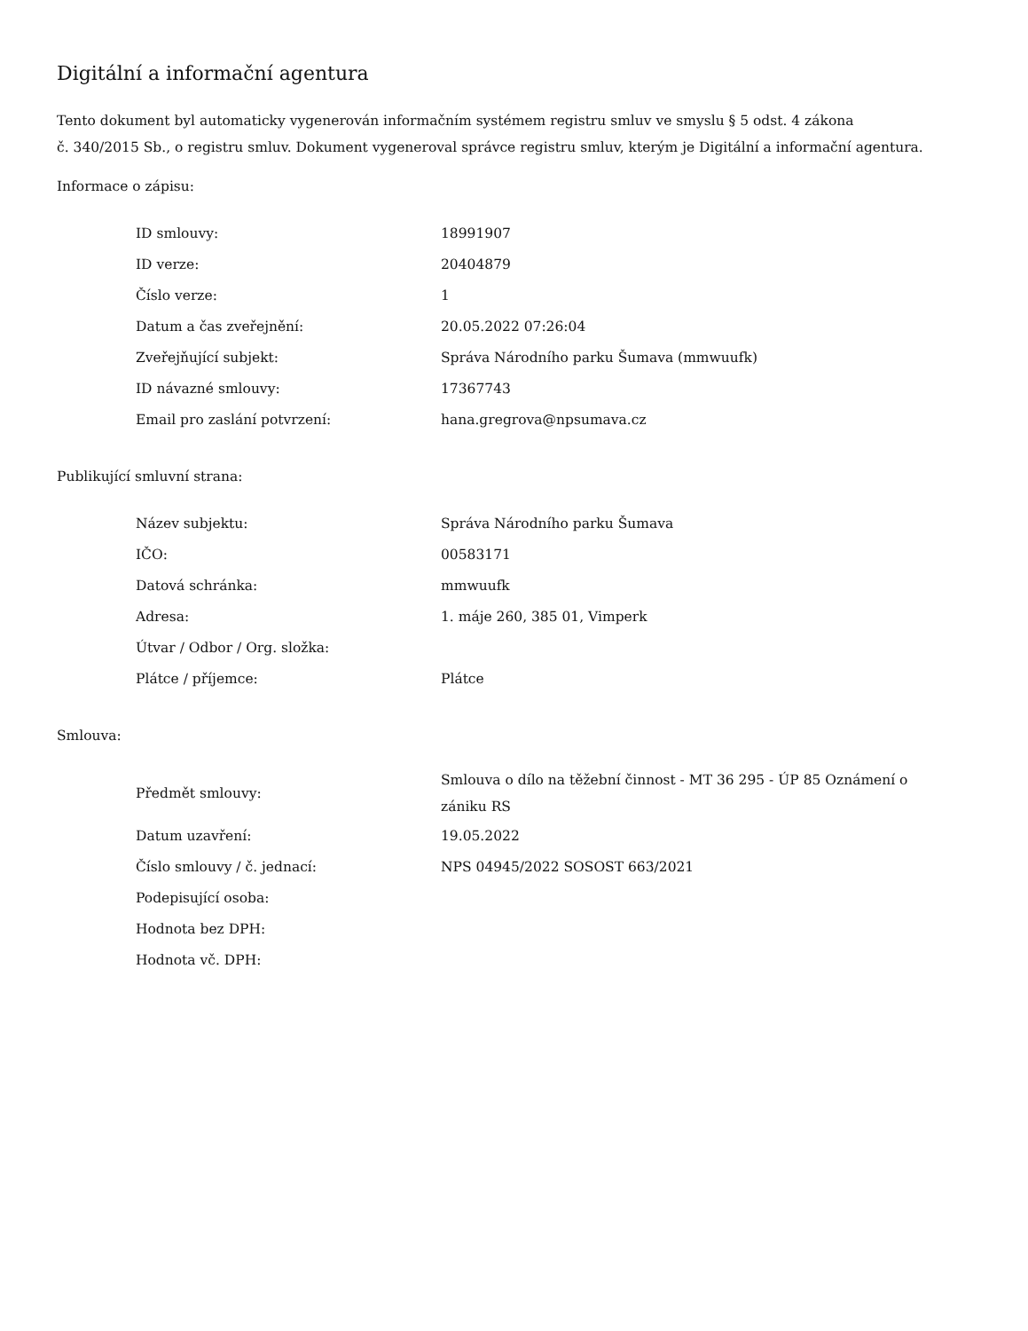Digitální a informační agentura
Tento dokument byl automaticky vygenerován informačním systémem registru smluv ve smyslu § 5 odst. 4 zákona
č. 340/2015 Sb., o registru smluv. Dokument vygeneroval správce registru smluv, kterým je Digitální a informační agentura.
Informace o zápisu:
| ID smlouvy: | 18991907 |
| ID verze: | 20404879 |
| Číslo verze: | 1 |
| Datum a čas zveřejnění: | 20.05.2022 07:26:04 |
| Zveřejňující subjekt: | Správa Národního parku Šumava (mmwuufk) |
| ID návazné smlouvy: | 17367743 |
| Email pro zaslání potvrzení: | hana.gregrova@npsumava.cz |
Publikující smluvní strana:
| Název subjektu: | Správa Národního parku Šumava |
| IČO: | 00583171 |
| Datová schránka: | mmwuufk |
| Adresa: | 1. máje 260, 385 01, Vimperk |
| Útvar / Odbor / Org. složka: | |
| Plátce / příjemce: | Plátce |
Smlouva:
| Předmět smlouvy: | Smlouva o dílo na těžební činnost - MT 36 295 - ÚP 85 Oznámení o zániku RS |
| Datum uzavření: | 19.05.2022 |
| Číslo smlouvy / č. jednací: | NPS 04945/2022 SOSOST 663/2021 |
| Podepisující osoba: | |
| Hodnota bez DPH: | |
| Hodnota vč. DPH: | |